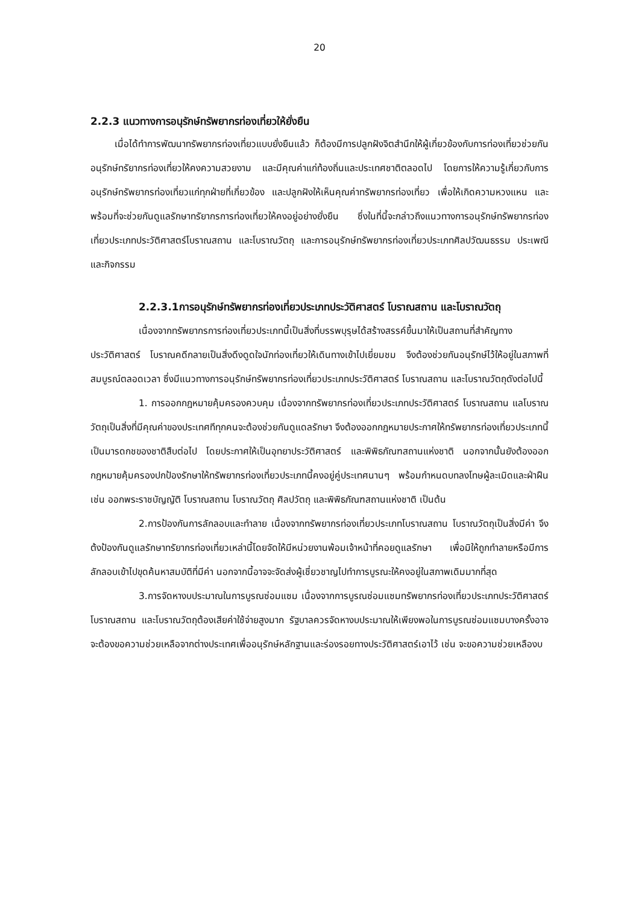20
2.2.3 แนวทางการอนุรักษ์ทรัพยากรท่องเที่ยวให้ยั่งยืน
เมื่อได้ทำการพัฒนาทรัพยากรท่องเที่ยวแบบยั่งยืนแล้ว ก็ต้องมีการปลูกฝังจิตสำนึกให้ผู้เกี่ยวข้องกับการท่องเที่ยวช่วยกันอนุรักษ์ทรัยากรท่องเที่ยวให้คงความสวยงาม และมีคุณค่าแก่ท้องถิ่นและประเทศชาติตลอดไป โดยการให้ความรู้เกี่ยวกับการอนุรักษ์ทรัพยากรท่องเที่ยวแก่ทุกฝ่ายที่เกี่ยวข้อง และปลูกฝังให้เห็นคุณค่าทรัพยากรท่องเที่ยว เพื่อให้เกิดความหวงแหน และพร้อมที่จะช่วยกันดูแลรักษาทรัยากรการท่องเที่ยวให้คงอยู่อย่างยั่งยืน ซึ่งในที่นี้จะกล่าวถึงแนวทางการอนุรักษ์ทรัพยากรท่องเที่ยวประเภทประวัติศาสตร์โบราณสถาน และโบราณวัตถุ และการอนุรักษ์ทรัพยากรท่องเที่ยวประเภทศิลปวัฒนธรรม ประเพณี และกิจกรรม
2.2.3.1การอนุรักษ์ทรัพยากรท่องเที่ยวประเภทประวัติศาสตร์ โบราณสถาน และโบราณวัตถุ
เนื่องจากทรัพยากรการท่องเที่ยวประเภทนี้เป็นสิ่งที่บรรพบุรุษได้สร้างสรรค์ขึ้นมาให้เป็นสถานที่สำคัญทางประวัติศาสตร์ โบราณคดีกลายเป็นสิ่งดึงดูดใจนักท่องเที่ยวให้เดินทางเข้าไปเยี่ยมชม จึงต้องช่วยกันอนุรักษ์ไว้ให้อยู่ในสภาพที่สมบูรณ์ตลอดเวลา ซึ่งมีแนวทางการอนุรักษ์ทรัพยากรท่องเที่ยวประเภทประวัติศาสตร์ โบราณสถาน และโบราณวัตถุดังต่อไปนี้
1. การออกกฎหมายคุ้มครองควบคุม เนื่องจากทรัพยากรท่องเที่ยวประเภทประวัติศาสตร์ โบราณสถาน แลโบราณวัตถุเป็นสิ่งที่มีคุณค่าของประเทศทีทุกคนจะต้องช่วยกันดูแดลรักษา จึงต้องออกกฎหมายประกาศให้ทรัพยากรท่องเที่ยวประเภทนี้เป็นมารดกชของชาติสืบต่อไป โดยประกาศให้เป็นอุทยาประวัติศาสตร์ และพิพิธภัณฑสถานแห่งชาติ นอกจากนั้นยังต้องออกกฎหมายคุ้มครองปกป้องรักษาให้ทรัพยากรท่องเที่ยวประเภทนี้คงอยู่คู่ประเทศนานๆ พร้อมกำหนดบทลงโทษผู้ละเมิดและฝ่าฝืน เช่น ออกพระราชบัญญัติ โบราณสถาน โบราณวัตถุ ศิลปวัตถุ และพิพิธภัณฑสถานแห่งชาติ เป็นต้น
2.การป้องกันการลักลอบและทำลาย เนื่องจากทรัพยากรท่องเที่ยวประเภทโบราณสถาน โบราณวัตถุเป็นสิ่งมีค่า จึงต้งป้องกันดูแลรักษาทรัยากรท่องเที่ยวเหล่านี้โดยจัดให้มีหน่วยงานพ้อมเจ้าหน้าที่คอยดูแลรักษา เพื่อมิให้ถูกทำลายหรือมีการลักลอบเข้าไปขุดค้นหาสมบัติที่มีค่า นอกจากนี้อาจจะจัดส่งผู้เชี่ยวชาญไปทำการบูรณะให้คงอยู่ในสภาพเดิมมากที่สุด
3.การจัดหางบประมาณในการบูรณซ่อมแซม เนื่องจากการบูรณซ่อมแซมทรัพยากรท่องเที่ยวประเภทประวัติศาสตร์ โบราณสถาน และโบราณวัตถุต้องเสียค่าใช้จ่ายสูงมาก รัฐบาลควรจัดหางบประมาณให้เพียงพอในการบูรณซ่อมแซมบางครั้งอาจจะต้องขอความช่วยเหลือจากต่างประเทศเพื่ออนุรักษ์หลักฐานและร่องรอยทางประวัติศาสตร์เอาไว้ เช่น จะขอความช่วยเหลืองบ